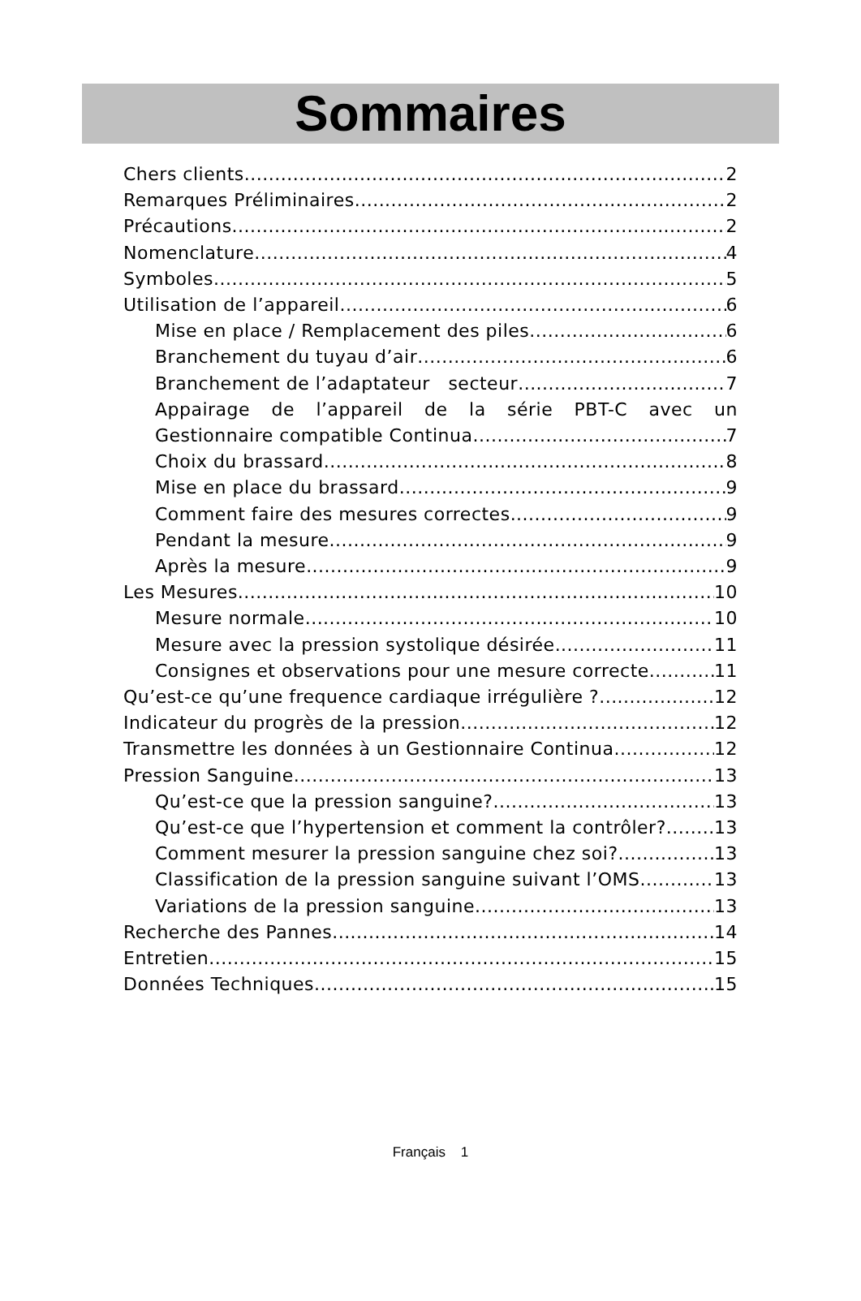Sommaires
Chers clients 2
Remarques Préliminaires 2
Précautions 2
Nomenclature 4
Symboles 5
Utilisation de l’appareil 6
Mise en place / Remplacement des piles 6
Branchement du tuyau d’air 6
Branchement de l’adaptateur secteur 7
Appairage de l’appareil de la série PBT-C avec un
Gestionnaire compatible Continua 7
Choix du brassard 8
Mise en place du brassard 9
Comment faire des mesures correctes 9
Pendant la mesure 9
Après la mesure 9
Les Mesures 10
Mesure normale 10
Mesure avec la pression systolique désirée 11
Consignes et observations pour une mesure correcte 11
Qu’est-ce qu’une frequence cardiaque irrégulière ? 12
Indicateur du progrès de la pression 12
Transmettre les données à un Gestionnaire Continua 12
Pression Sanguine 13
Qu’est-ce que la pression sanguine? 13
Qu’est-ce que l’hypertension et comment la contrôler? 13
Comment mesurer la pression sanguine chez soi? 13
Classification de la pression sanguine suivant l’OMS 13
Variations de la pression sanguine 13
Recherche des Pannes 14
Entretien 15
Données Techniques 15
Français 1